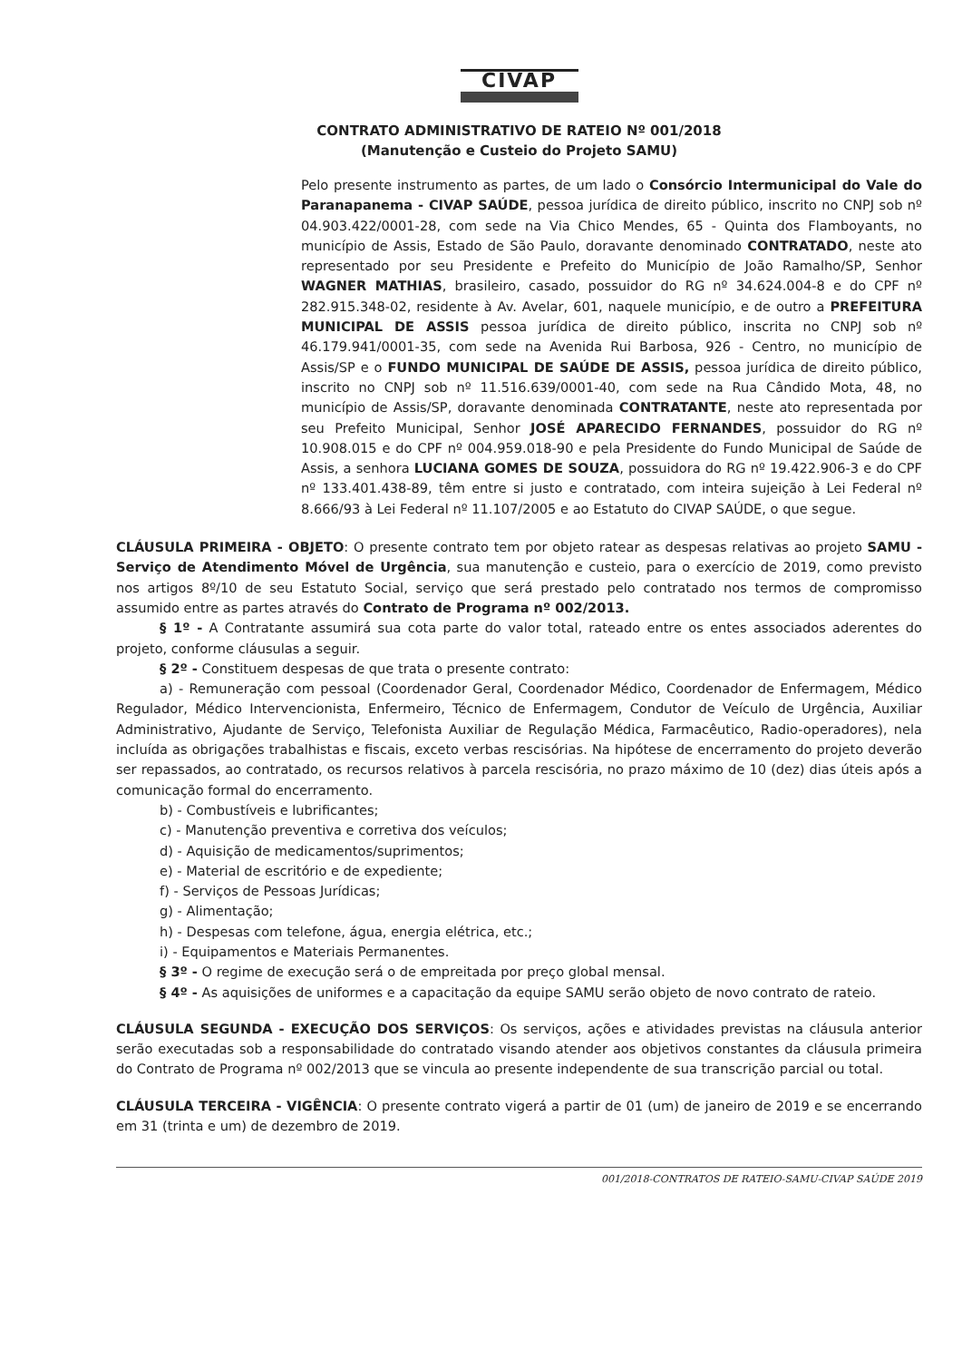CIVAP
CONTRATO ADMINISTRATIVO DE RATEIO Nº 001/2018
(Manutenção e Custeio do Projeto SAMU)
Pelo presente instrumento as partes, de um lado o Consórcio Intermunicipal do Vale do Paranapanema - CIVAP SAÚDE, pessoa jurídica de direito público, inscrito no CNPJ sob nº 04.903.422/0001-28, com sede na Via Chico Mendes, 65 - Quinta dos Flamboyants, no município de Assis, Estado de São Paulo, doravante denominado CONTRATADO, neste ato representado por seu Presidente e Prefeito do Município de João Ramalho/SP, Senhor WAGNER MATHIAS, brasileiro, casado, possuidor do RG nº 34.624.004-8 e do CPF nº 282.915.348-02, residente à Av. Avelar, 601, naquele município, e de outro a PREFEITURA MUNICIPAL DE ASSIS pessoa jurídica de direito público, inscrita no CNPJ sob nº 46.179.941/0001-35, com sede na Avenida Rui Barbosa, 926 - Centro, no município de Assis/SP e o FUNDO MUNICIPAL DE SAÚDE DE ASSIS, pessoa jurídica de direito público, inscrito no CNPJ sob nº 11.516.639/0001-40, com sede na Rua Cândido Mota, 48, no município de Assis/SP, doravante denominada CONTRATANTE, neste ato representada por seu Prefeito Municipal, Senhor JOSÉ APARECIDO FERNANDES, possuidor do RG nº 10.908.015 e do CPF nº 004.959.018-90 e pela Presidente do Fundo Municipal de Saúde de Assis, a senhora LUCIANA GOMES DE SOUZA, possuidora do RG nº 19.422.906-3 e do CPF nº 133.401.438-89, têm entre si justo e contratado, com inteira sujeição à Lei Federal nº 8.666/93 à Lei Federal nº 11.107/2005 e ao Estatuto do CIVAP SAÚDE, o que segue.
CLÁUSULA PRIMEIRA - OBJETO: O presente contrato tem por objeto ratear as despesas relativas ao projeto SAMU - Serviço de Atendimento Móvel de Urgência, sua manutenção e custeio, para o exercício de 2019, como previsto nos artigos 8º/10 de seu Estatuto Social, serviço que será prestado pelo contratado nos termos de compromisso assumido entre as partes através do Contrato de Programa nº 002/2013.
§ 1º - A Contratante assumirá sua cota parte do valor total, rateado entre os entes associados aderentes do projeto, conforme cláusulas a seguir.
§ 2º - Constituem despesas de que trata o presente contrato:
a) - Remuneração com pessoal (Coordenador Geral, Coordenador Médico, Coordenador de Enfermagem, Médico Regulador, Médico Intervencionista, Enfermeiro, Técnico de Enfermagem, Condutor de Veículo de Urgência, Auxiliar Administrativo, Ajudante de Serviço, Telefonista Auxiliar de Regulação Médica, Farmacêutico, Radio-operadores), nela incluída as obrigações trabalhistas e fiscais, exceto verbas rescisórias. Na hipótese de encerramento do projeto deverão ser repassados, ao contratado, os recursos relativos à parcela rescisória, no prazo máximo de 10 (dez) dias úteis após a comunicação formal do encerramento.
b) - Combustíveis e lubrificantes;
c) - Manutenção preventiva e corretiva dos veículos;
d) - Aquisição de medicamentos/suprimentos;
e) - Material de escritório e de expediente;
f) - Serviços de Pessoas Jurídicas;
g) - Alimentação;
h) - Despesas com telefone, água, energia elétrica, etc.;
i) - Equipamentos e Materiais Permanentes.
§ 3º - O regime de execução será o de empreitada por preço global mensal.
§ 4º - As aquisições de uniformes e a capacitação da equipe SAMU serão objeto de novo contrato de rateio.
CLÁUSULA SEGUNDA - EXECUÇÃO DOS SERVIÇOS: Os serviços, ações e atividades previstas na cláusula anterior serão executadas sob a responsabilidade do contratado visando atender aos objetivos constantes da cláusula primeira do Contrato de Programa nº 002/2013 que se vincula ao presente independente de sua transcrição parcial ou total.
CLÁUSULA TERCEIRA - VIGÊNCIA: O presente contrato vigerá a partir de 01 (um) de janeiro de 2019 e se encerrando em 31 (trinta e um) de dezembro de 2019.
001/2018-CONTRATOS DE RATEIO-SAMU-CIVAP SAÚDE 2019